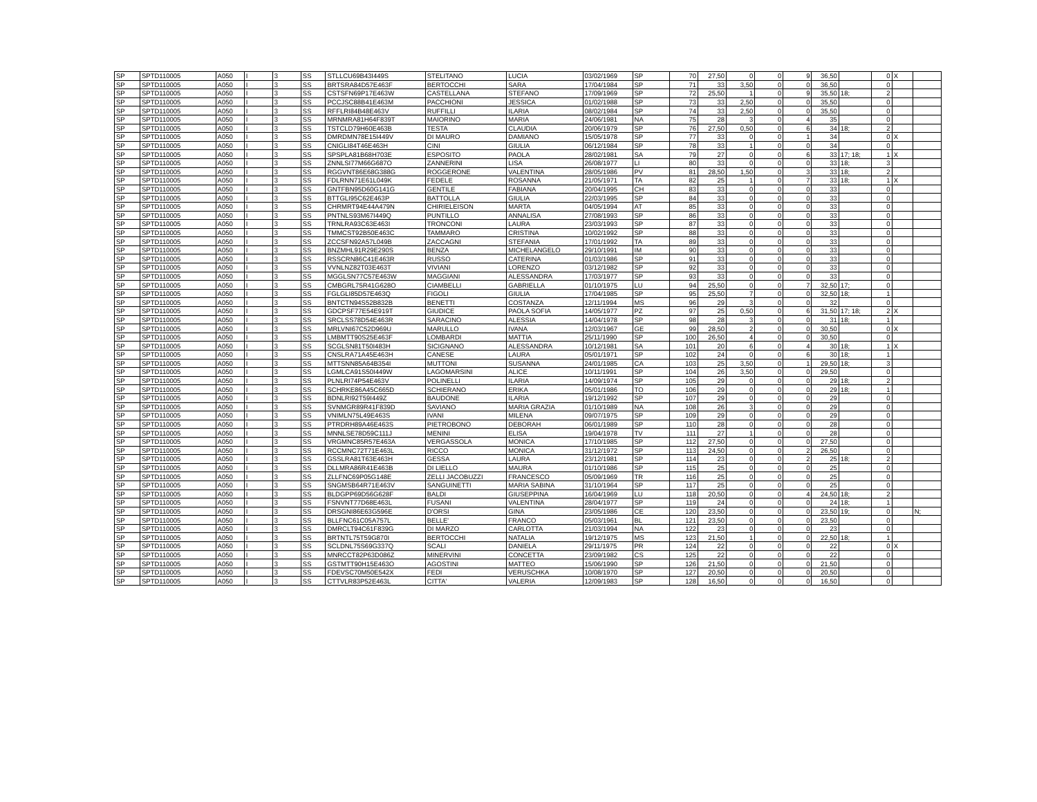| SP | SPTD110005 | A050 | I | 3 | SS | STLLCU69B43I449S | STELITANO | LUCIA | 03/02/1969 | SP | 70 | 27,50 | 0 | 0 | 9 | 36,50 | | 0 | X | |
| SP | SPTD110005 | A050 | I | 3 | SS | BRTSRA84D57E463F | BERTOCCHI | SARA | 17/04/1984 | SP | 71 | 33 | 3,50 | 0 | 0 | 36,50 | | 0 | | |
| SP | SPTD110005 | A050 | I | 3 | SS | CSTSFN69P17E463W | CASTELLANA | STEFANO | 17/09/1969 | SP | 72 | 25,50 | 1 | 0 | 9 | 35,50 | 18; | 2 | | |
| SP | SPTD110005 | A050 | I | 3 | SS | PCCJSC88B41E463M | PACCHIONI | JESSICA | 01/02/1988 | SP | 73 | 33 | 2,50 | 0 | 0 | 35,50 | | 0 | | |
| SP | SPTD110005 | A050 | I | 3 | SS | RFFLRI84B48E463V | RUFFILLI | ILARIA | 08/02/1984 | SP | 74 | 33 | 2,50 | 0 | 0 | 35,50 | | 0 | | |
| SP | SPTD110005 | A050 | I | 3 | SS | MRNMRA81H64F839T | MAIORINO | MARIA | 24/06/1981 | NA | 75 | 28 | 3 | 0 | 4 | 35 | | 0 | | |
| SP | SPTD110005 | A050 | I | 3 | SS | TSTCLD79H60E463B | TESTA | CLAUDIA | 20/06/1979 | SP | 76 | 27,50 | 0,50 | 0 | 6 | 34 | 18; | 2 | | |
| SP | SPTD110005 | A050 | I | 3 | SS | DMRDMN78E15I449V | DI MAURO | DAMIANO | 15/05/1978 | SP | 77 | 33 | 0 | 0 | 1 | 34 | | 0 | X | |
| SP | SPTD110005 | A050 | I | 3 | SS | CNIGLI84T46E463H | CINI | GIULIA | 06/12/1984 | SP | 78 | 33 | 1 | 0 | 0 | 34 | | 0 | | |
| SP | SPTD110005 | A050 | I | 3 | SS | SPSPLA81B68H703E | ESPOSITO | PAOLA | 28/02/1981 | SA | 79 | 27 | 0 | 0 | 6 | 33 | 17; 18; | 1 | X | |
| SP | SPTD110005 | A050 | I | 3 | SS | ZNNLSI77M66G687O | ZANNERINI | LISA | 26/08/1977 | LI | 80 | 33 | 0 | 0 | 0 | 33 | 18; | 3 | | |
| SP | SPTD110005 | A050 | I | 3 | SS | RGGVNT86E68G388G | ROGGERONE | VALENTINA | 28/05/1986 | PV | 81 | 28,50 | 1,50 | 0 | 3 | 33 | 18; | 2 | | |
| SP | SPTD110005 | A050 | I | 3 | SS | FDLRNN71E61L049K | FEDELE | ROSANNA | 21/05/1971 | TA | 82 | 25 | 1 | 0 | 7 | 33 | 18; | 1 | X | |
| SP | SPTD110005 | A050 | I | 3 | SS | GNTFBN95D60G141G | GENTILE | FABIANA | 20/04/1995 | CH | 83 | 33 | 0 | 0 | 0 | 33 | | 0 | | |
| SP | SPTD110005 | A050 | I | 3 | SS | BTTGLI95C62E463P | BATTOLLA | GIULIA | 22/03/1995 | SP | 84 | 33 | 0 | 0 | 0 | 33 | | 0 | | |
| SP | SPTD110005 | A050 | I | 3 | SS | CHRMRT94E44A479N | CHIRIELEISON | MARTA | 04/05/1994 | AT | 85 | 33 | 0 | 0 | 0 | 33 | | 0 | | |
| SP | SPTD110005 | A050 | I | 3 | SS | PNTNLS93M67I449Q | PUNTILLO | ANNALISA | 27/08/1993 | SP | 86 | 33 | 0 | 0 | 0 | 33 | | 0 | | |
| SP | SPTD110005 | A050 | I | 3 | SS | TRNLRA93C63E463I | TRONCONI | LAURA | 23/03/1993 | SP | 87 | 33 | 0 | 0 | 0 | 33 | | 0 | | |
| SP | SPTD110005 | A050 | I | 3 | SS | TMMCST92B50E463C | TAMMARO | CRISTINA | 10/02/1992 | SP | 88 | 33 | 0 | 0 | 0 | 33 | | 0 | | |
| SP | SPTD110005 | A050 | I | 3 | SS | ZCCSFN92A57L049B | ZACCAGNI | STEFANIA | 17/01/1992 | TA | 89 | 33 | 0 | 0 | 0 | 33 | | 0 | | |
| SP | SPTD110005 | A050 | I | 3 | SS | BNZMHL91R29E290S | BENZA | MICHELANGELO | 29/10/1991 | IM | 90 | 33 | 0 | 0 | 0 | 33 | | 0 | | |
| SP | SPTD110005 | A050 | I | 3 | SS | RSSCRN86C41E463R | RUSSO | CATERINA | 01/03/1986 | SP | 91 | 33 | 0 | 0 | 0 | 33 | | 0 | | |
| SP | SPTD110005 | A050 | I | 3 | SS | VVNLNZ82T03E463T | VIVIANI | LORENZO | 03/12/1982 | SP | 92 | 33 | 0 | 0 | 0 | 33 | | 0 | | |
| SP | SPTD110005 | A050 | I | 3 | SS | MGGLSN77C57E463W | MAGGIANI | ALESSANDRA | 17/03/1977 | SP | 93 | 33 | 0 | 0 | 0 | 33 | | 0 | | |
| SP | SPTD110005 | A050 | I | 3 | SS | CMBGRL75R41G628O | CIAMBELLI | GABRIELLA | 01/10/1975 | LU | 94 | 25,50 | 0 | 0 | 7 | 32,50 | 17; | 0 | | |
| SP | SPTD110005 | A050 | I | 3 | SS | FGLGLI85D57E463Q | FIGOLI | GIULIA | 17/04/1985 | SP | 95 | 25,50 | 7 | 0 | 0 | 32,50 | 18; | 1 | | |
| SP | SPTD110005 | A050 | I | 3 | SS | BNTCTN94S52B832B | BENETTI | COSTANZA | 12/11/1994 | MS | 96 | 29 | 3 | 0 | 0 | 32 | | 0 | | |
| SP | SPTD110005 | A050 | I | 3 | SS | GDCPSF77E54E919T | GIUDICE | PAOLA SOFIA | 14/05/1977 | PZ | 97 | 25 | 0,50 | 0 | 6 | 31,50 | 17; 18; | 2 | X | |
| SP | SPTD110005 | A050 | I | 3 | SS | SRCLSS78D54E463R | SARACINO | ALESSIA | 14/04/1978 | SP | 98 | 28 | 3 | 0 | 0 | 31 | 18; | 1 | | |
| SP | SPTD110005 | A050 | I | 3 | SS | MRLVNI67C52D969U | MARULLO | IVANA | 12/03/1967 | GE | 99 | 28,50 | 2 | 0 | 0 | 30,50 | | 0 | X | |
| SP | SPTD110005 | A050 | I | 3 | SS | LMBMTT90S25E463F | LOMBARDI | MATTIA | 25/11/1990 | SP | 100 | 26,50 | 4 | 0 | 0 | 30,50 | | 0 | | |
| SP | SPTD110005 | A050 | I | 3 | SS | SCGLSN81T50I483H | SICIGNANO | ALESSANDRA | 10/12/1981 | SA | 101 | 20 | 6 | 0 | 4 | 30 | 18; | 1 | X | |
| SP | SPTD110005 | A050 | I | 3 | SS | CNSLRA71A45E463H | CANESE | LAURA | 05/01/1971 | SP | 102 | 24 | 0 | 0 | 6 | 30 | 18; | 1 | | |
| SP | SPTD110005 | A050 | I | 3 | SS | MTTSNN85A64B354I | MUTTONI | SUSANNA | 24/01/1985 | CA | 103 | 25 | 3,50 | 0 | 1 | 29,50 | 18; | 3 | | |
| SP | SPTD110005 | A050 | I | 3 | SS | LGMLCA91S50I449W | LAGOMARSINI | ALICE | 10/11/1991 | SP | 104 | 26 | 3,50 | 0 | 0 | 29,50 | | 0 | | |
| SP | SPTD110005 | A050 | I | 3 | SS | PLNLRI74P54E463V | POLINELLI | ILARIA | 14/09/1974 | SP | 105 | 29 | 0 | 0 | 0 | 29 | 18; | 2 | | |
| SP | SPTD110005 | A050 | I | 3 | SS | SCHRKE86A45C665D | SCHIERANO | ERIKA | 05/01/1986 | TO | 106 | 29 | 0 | 0 | 0 | 29 | 18; | 1 | | |
| SP | SPTD110005 | A050 | I | 3 | SS | BDNLRI92T59I449Z | BAUDONE | ILARIA | 19/12/1992 | SP | 107 | 29 | 0 | 0 | 0 | 29 | | 0 | | |
| SP | SPTD110005 | A050 | I | 3 | SS | SVNMGR89R41F839D | SAVIANO | MARIA GRAZIA | 01/10/1989 | NA | 108 | 26 | 3 | 0 | 0 | 29 | | 0 | | |
| SP | SPTD110005 | A050 | I | 3 | SS | VNIMLN75L49E463S | IVANI | MILENA | 09/07/1975 | SP | 109 | 29 | 0 | 0 | 0 | 29 | | 0 | | |
| SP | SPTD110005 | A050 | I | 3 | SS | PTRDRH89A46E463S | PIETROBONO | DEBORAH | 06/01/1989 | SP | 110 | 28 | 0 | 0 | 0 | 28 | | 0 | | |
| SP | SPTD110005 | A050 | I | 3 | SS | MNNLSE78D59C111J | MENINI | ELISA | 19/04/1978 | TV | 111 | 27 | 1 | 0 | 0 | 28 | | 0 | | |
| SP | SPTD110005 | A050 | I | 3 | SS | VRGMNC85R57E463A | VERGASSOLA | MONICA | 17/10/1985 | SP | 112 | 27,50 | 0 | 0 | 0 | 27,50 | | 0 | | |
| SP | SPTD110005 | A050 | I | 3 | SS | RCCMNC72T71E463L | RICCO | MONICA | 31/12/1972 | SP | 113 | 24,50 | 0 | 0 | 2 | 26,50 | | 0 | | |
| SP | SPTD110005 | A050 | I | 3 | SS | GSSLRA81T63E463H | GESSA | LAURA | 23/12/1981 | SP | 114 | 23 | 0 | 0 | 2 | 25 | 18; | 2 | | |
| SP | SPTD110005 | A050 | I | 3 | SS | DLLMRA86R41E463B | DI LIELLO | MAURA | 01/10/1986 | SP | 115 | 25 | 0 | 0 | 0 | 25 | | 0 | | |
| SP | SPTD110005 | A050 | I | 3 | SS | ZLLFNC69P05G148E | ZELLI JACOBUZZI | FRANCESCO | 05/09/1969 | TR | 116 | 25 | 0 | 0 | 0 | 25 | | 0 | | |
| SP | SPTD110005 | A050 | I | 3 | SS | SNGMSB64R71E463V | SANGUINETTI | MARIA SABINA | 31/10/1964 | SP | 117 | 25 | 0 | 0 | 0 | 25 | | 0 | | |
| SP | SPTD110005 | A050 | I | 3 | SS | BLDGPP69D56G628F | BALDI | GIUSEPPINA | 16/04/1969 | LU | 118 | 20,50 | 0 | 0 | 4 | 24,50 | 18; | 2 | | |
| SP | SPTD110005 | A050 | I | 3 | SS | FSNVNT77D68E463L | FUSANI | VALENTINA | 28/04/1977 | SP | 119 | 24 | 0 | 0 | 0 | 24 | 18; | 1 | | |
| SP | SPTD110005 | A050 | I | 3 | SS | DRSGNI86E63G596E | D'ORSI | GINA | 23/05/1986 | CE | 120 | 23,50 | 0 | 0 | 0 | 23,50 | 19; | 0 | | N; |
| SP | SPTD110005 | A050 | I | 3 | SS | BLLFNC61C05A757L | BELLE' | FRANCO | 05/03/1961 | BL | 121 | 23,50 | 0 | 0 | 0 | 23,50 | | 0 | | |
| SP | SPTD110005 | A050 | I | 3 | SS | DMRCLT94C61F839G | DI MARZO | CARLOTTA | 21/03/1994 | NA | 122 | 23 | 0 | 0 | 0 | 23 | | 0 | | |
| SP | SPTD110005 | A050 | I | 3 | SS | BRTNTL75T59G870I | BERTOCCHI | NATALIA | 19/12/1975 | MS | 123 | 21,50 | 1 | 0 | 0 | 22,50 | 18; | 1 | | |
| SP | SPTD110005 | A050 | I | 3 | SS | SCLDNL75S69G337Q | SCALI | DANIELA | 29/11/1975 | PR | 124 | 22 | 0 | 0 | 0 | 22 | | 0 | X | |
| SP | SPTD110005 | A050 | I | 3 | SS | MNRCCT82P63D086Z | MINERVINI | CONCETTA | 23/09/1982 | CS | 125 | 22 | 0 | 0 | 0 | 22 | | 0 | | |
| SP | SPTD110005 | A050 | I | 3 | SS | GSTMTT90H15E463O | AGOSTINI | MATTEO | 15/06/1990 | SP | 126 | 21,50 | 0 | 0 | 0 | 21,50 | | 0 | | |
| SP | SPTD110005 | A050 | I | 3 | SS | FDEVSC70M50E542X | FEDI | VERUSCHKA | 10/08/1970 | SP | 127 | 20,50 | 0 | 0 | 0 | 20,50 | | 0 | | |
| SP | SPTD110005 | A050 | I | 3 | SS | CTTVLR83P52E463L | CITTA' | VALERIA | 12/09/1983 | SP | 128 | 16,50 | 0 | 0 | 0 | 16,50 | | 0 | | |